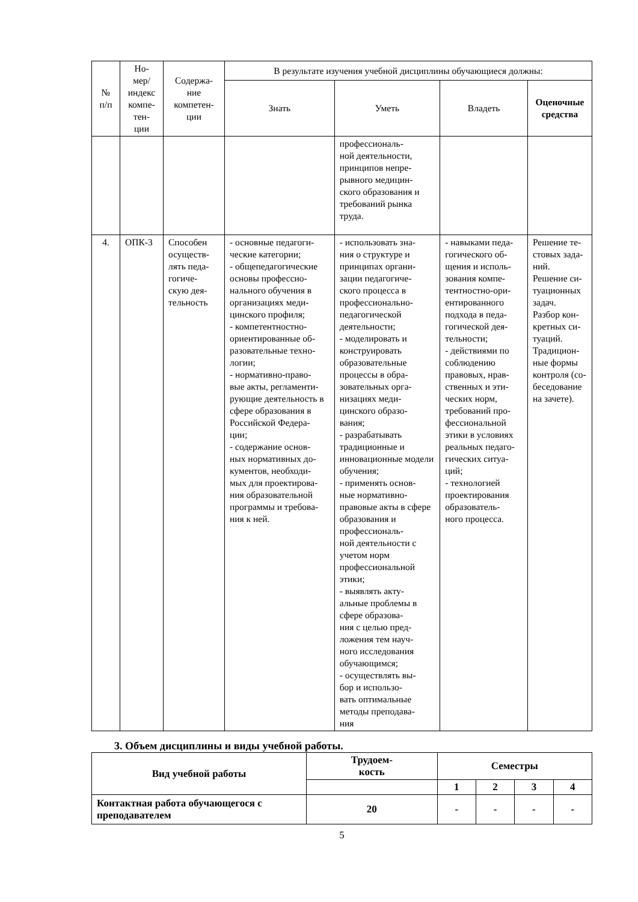| № п/п | Но- мер/ индекс компе- тен- ции | Содержа- ние компетен- ции | В результате изучения учебной дисциплины обучающиеся должны: | | | |
| --- | --- | --- | --- | --- | --- | --- |
| | | | Знать | Уметь | Владеть | Оценочные средства |
| | | | | профессиональ- ной деятельности, принципов непре- рывного медицин- ского образования и требований рынка труда. | | |
| 4. | ОПК-3 | Способен осуществ- лять педа- гогиче- скую дея- тельность | - основные педагоги- ческие категории; - общепедагогические основы профессио- нального обучения в организациях меди- цинского профиля; - компетентностно-ориентированные об- разовательные техно- логии; - нормативно-право- вые акты, регламенти- рующие деятельность в сфере образования в Российской Федера- ции; - содержание основ- ных нормативных до- кументов, необходи- мых для проектирова- ния образовательной программы и требова- ния к ней. | - использовать зна- ния о структуре и принципах органи- зации педагогиче- ского процесса в профессионально-педагогической деятельности; - моделировать и конструировать образовательные процессы в обра- зовательных орга- низациях меди- цинского образо- вания; - разрабатывать традиционные и инновационные модели обучения; - применять основ- ные нормативно-правовые акты в сфере образования и профессиональ- ной деятельности с учетом норм профессиональной этики; - выявлять акту- альные проблемы в сфере образова- ния с целью пред- ложения тем науч- ного исследования обучающимся; - осуществлять вы- бор и использо- вать оптимальные методы преподава- ния | - навыками педа- гогического об- щения и исполь- зования компе- тентностно-ори- ентированного подхода в педа- гогической дея- тельности; - действиями по соблюдению правовых, нрав- ственных и эти- ческих норм, требований про- фессиональной этики в условиях реальных педаго- гических ситуа- ций; - технологией проектирования образователь- ного процесса. | Решение те- стовых зада- ний. Решение си- туационных задач. Разбор кон- кретных си- туаций. Традицион- ные формы контроля (со- беседование на зачете). |
3. Объем дисциплины и виды учебной работы.
| Вид учебной работы | Трудоем- кость | Семестры | | | |
| --- | --- | --- | --- | --- | --- |
| | | 1 | 2 | 3 | 4 |
| Контактная работа обучающегося с преподавателем | 20 | - | - | - | - |
5